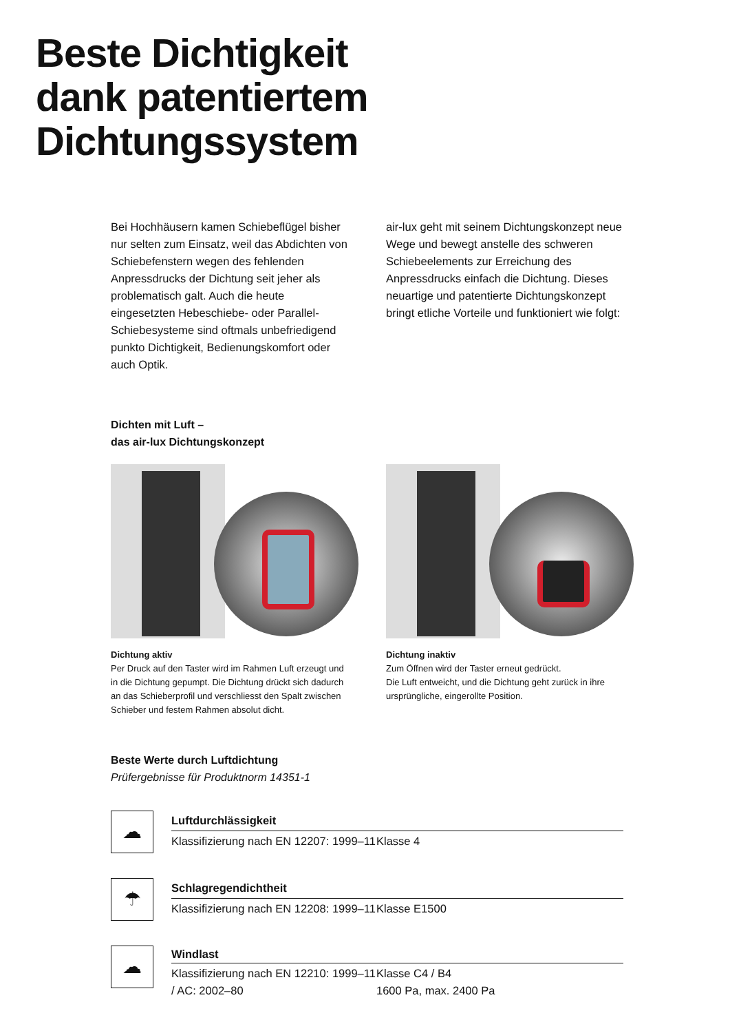Beste Dichtigkeit
dank patentiertem
Dichtungssystem
Bei Hochhäusern kamen Schiebeflügel bisher nur selten zum Einsatz, weil das Abdichten von Schiebefenstern wegen des fehlenden Anpressdrucks der Dichtung seit jeher als problematisch galt. Auch die heute eingesetzten Hebeschiebe- oder Parallel-Schiebesysteme sind oftmals unbefriedigend punkto Dichtigkeit, Bedienungskomfort oder auch Optik.
air-lux geht mit seinem Dichtungskonzept neue Wege und bewegt anstelle des schweren Schiebeelements zur Erreichung des Anpressdrucks einfach die Dichtung. Dieses neuartige und patentierte Dichtungskonzept bringt etliche Vorteile und funktioniert wie folgt:
Dichten mit Luft –
das air-lux Dichtungskonzept
Dichtung aktiv
Per Druck auf den Taster wird im Rahmen Luft erzeugt und in die Dichtung gepumpt. Die Dichtung drückt sich dadurch an das Schieberprofil und verschliesst den Spalt zwischen Schieber und festem Rahmen absolut dicht.
Dichtung inaktiv
Zum Öffnen wird der Taster erneut gedrückt.
Die Luft entweicht, und die Dichtung geht zurück in ihre ursprüngliche, eingerollte Position.
Beste Werte durch Luftdichtung
Prüfergebnisse für Produktnorm 14351-1
☁
| Luftdurchlässigkeit | |
| --- | --- |
| Klassifizierung nach EN 12207: 1999–11 | Klasse 4 |
☂
| Schlagregendichtheit | |
| --- | --- |
| Klassifizierung nach EN 12208: 1999–11 | Klasse E1500 |
☁
| Windlast | |
| --- | --- |
| Klassifizierung nach EN 12210: 1999–11 / AC: 2002–80 | Klasse C4 / B4 1600 Pa, max. 2400 Pa |